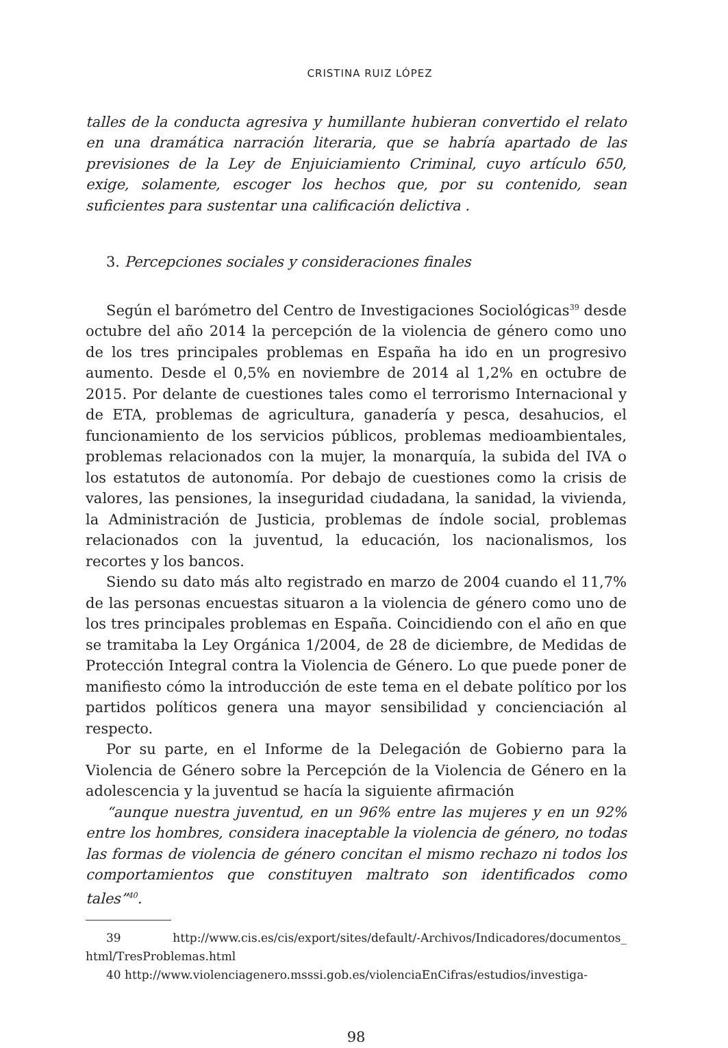CRISTINA RUIZ LÓPEZ
talles de la conducta agresiva y humillante hubieran convertido el relato en una dramática narración literaria, que se habría apartado de las previsiones de la Ley de Enjuiciamiento Criminal, cuyo artículo 650, exige, solamente, escoger los hechos que, por su contenido, sean suficientes para sustentar una calificación delictiva .
3. Percepciones sociales y consideraciones finales
Según el barómetro del Centro de Investigaciones Sociológicas<sup>39</sup> desde octubre del año 2014 la percepción de la violencia de género como uno de los tres principales problemas en España ha ido en un progresivo aumento. Desde el 0,5% en noviembre de 2014 al 1,2% en octubre de 2015. Por delante de cuestiones tales como el terrorismo Internacional y de ETA, problemas de agricultura, ganadería y pesca, desahucios, el funcionamiento de los servicios públicos, problemas medioambientales, problemas relacionados con la mujer, la monarquía, la subida del IVA o los estatutos de autonomía. Por debajo de cuestiones como la crisis de valores, las pensiones, la inseguridad ciudadana, la sanidad, la vivienda, la Administración de Justicia, problemas de índole social, problemas relacionados con la juventud, la educación, los nacionalismos, los recortes y los bancos.
Siendo su dato más alto registrado en marzo de 2004 cuando el 11,7% de las personas encuestas situaron a la violencia de género como uno de los tres principales problemas en España. Coincidiendo con el año en que se tramitaba la Ley Orgánica 1/2004, de 28 de diciembre, de Medidas de Protección Integral contra la Violencia de Género. Lo que puede poner de manifiesto cómo la introducción de este tema en el debate político por los partidos políticos genera una mayor sensibilidad y concienciación al respecto.
Por su parte, en el Informe de la Delegación de Gobierno para la Violencia de Género sobre la Percepción de la Violencia de Género en la adolescencia y la juventud se hacía la siguiente afirmación
“aunque nuestra juventud, en un 96% entre las mujeres y en un 92% entre los hombres, considera inaceptable la violencia de género, no todas las formas de violencia de género concitan el mismo rechazo ni todos los comportamientos que constituyen maltrato son identificados como tales”<sup>40</sup>.
39 http://www.cis.es/cis/export/sites/default/-Archivos/Indicadores/documentos_ html/TresProblemas.html
40 http://www.violenciagenero.msssi.gob.es/violenciaEnCifras/estudios/investiga-
98